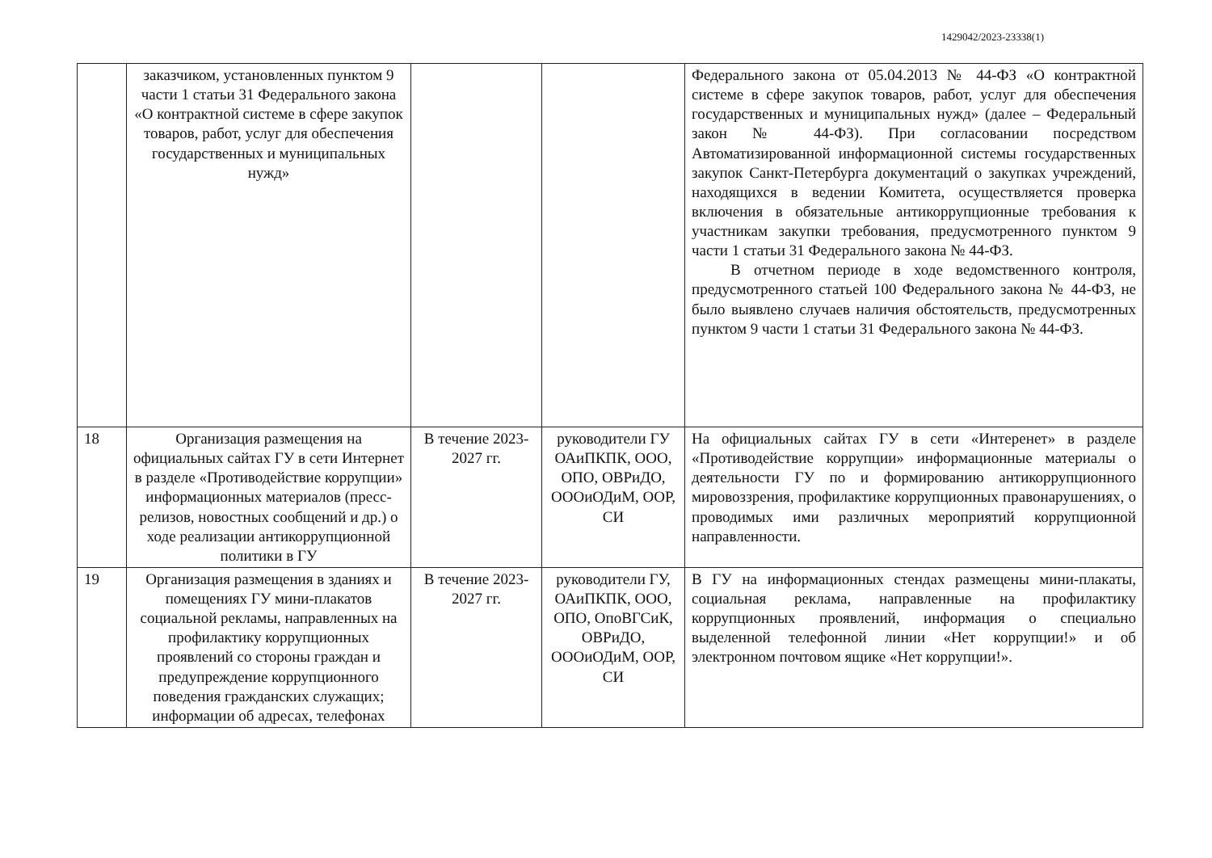1429042/2023-23338(1)
| | заказчиком, установленных пунктом 9 части 1 статьи 31 Федерального закона «О контрактной системе в сфере закупок товаров, работ, услуг для обеспечения государственных и муниципальных нужд» | | | Федерального закона от 05.04.2013 № 44-ФЗ «О контрактной системе в сфере закупок товаров, работ, услуг для обеспечения государственных и муниципальных нужд» (далее – Федеральный закон № 44-ФЗ). При согласовании посредством Автоматизированной информационной системы государственных закупок Санкт-Петербурга документаций о закупках учреждений, находящихся в ведении Комитета, осуществляется проверка включения в обязательные антикоррупционные требования к участникам закупки требования, предусмотренного пунктом 9 части 1 статьи 31 Федерального закона № 44-ФЗ. В отчетном периоде в ходе ведомственного контроля, предусмотренного статьей 100 Федерального закона № 44-ФЗ, не было выявлено случаев наличия обстоятельств, предусмотренных пунктом 9 части 1 статьи 31 Федерального закона № 44-ФЗ. |
| 18 | Организация размещения на официальных сайтах ГУ в сети Интернет в разделе «Противодействие коррупции» информационных материалов (пресс-релизов, новостных сообщений и др.) о ходе реализации антикоррупционной политики в ГУ | В течение 2023-2027 гг. | руководители ГУ ОАиПКПК, ООО, ОПО, ОВРиДО, ОООиОДиМ, ООР, СИ | На официальных сайтах ГУ в сети «Интеренет» в разделе «Противодействие коррупции» информационные материалы о деятельности ГУ по и формированию антикоррупционного мировоззрения, профилактике коррупционных правонарушениях, о проводимых ими различных мероприятий коррупционной направленности. |
| 19 | Организация размещения в зданиях и помещениях ГУ мини-плакатов социальной рекламы, направленных на профилактику коррупционных проявлений со стороны граждан и предупреждение коррупционного поведения гражданских служащих; информации об адресах, телефонах | В течение 2023-2027 гг. | руководители ГУ, ОАиПКПК, ООО, ОПО, ОпоВГСиК, ОВРиДО, ОООиОДиМ, ООР, СИ | В ГУ на информационных стендах размещены мини-плакаты, социальная реклама, направленные на профилактику коррупционных проявлений, информация о специально выделенной телефонной линии «Нет коррупции!» и об электронном почтовом ящике «Нет коррупции!». |